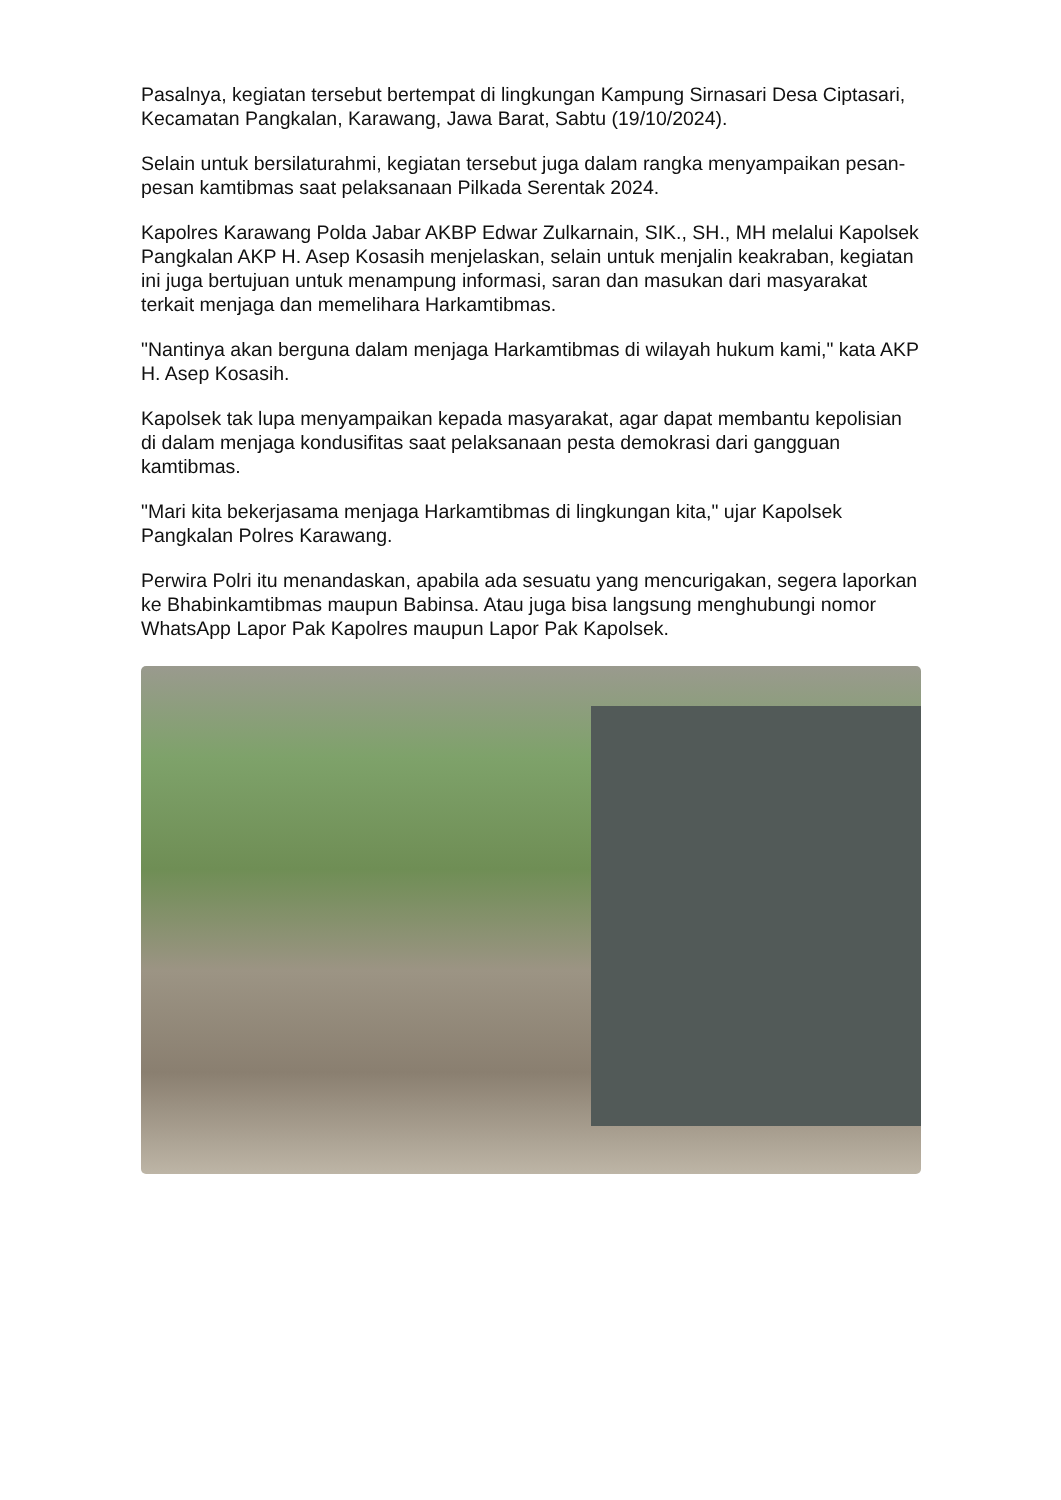Pasalnya, kegiatan tersebut bertempat di lingkungan Kampung Sirnasari Desa Ciptasari, Kecamatan Pangkalan, Karawang, Jawa Barat, Sabtu (19/10/2024).
Selain untuk bersilaturahmi, kegiatan tersebut juga dalam rangka menyampaikan pesan-pesan kamtibmas saat pelaksanaan Pilkada Serentak 2024.
Kapolres Karawang Polda Jabar AKBP Edwar Zulkarnain, SIK., SH., MH melalui Kapolsek Pangkalan AKP H. Asep Kosasih menjelaskan, selain untuk menjalin keakraban, kegiatan ini juga bertujuan untuk menampung informasi, saran dan masukan dari masyarakat terkait menjaga dan memelihara Harkamtibmas.
"Nantinya akan berguna dalam menjaga Harkamtibmas di wilayah hukum kami," kata AKP H. Asep Kosasih.
Kapolsek tak lupa menyampaikan kepada masyarakat, agar dapat membantu kepolisian di dalam menjaga kondusifitas saat pelaksanaan pesta demokrasi dari gangguan kamtibmas.
"Mari kita bekerjasama menjaga Harkamtibmas di lingkungan kita," ujar Kapolsek Pangkalan Polres Karawang.
Perwira Polri itu menandaskan, apabila ada sesuatu yang mencurigakan, segera laporkan ke Bhabinkamtibmas maupun Babinsa. Atau juga bisa langsung menghubungi nomor WhatsApp Lapor Pak Kapolres maupun Lapor Pak Kapolsek.